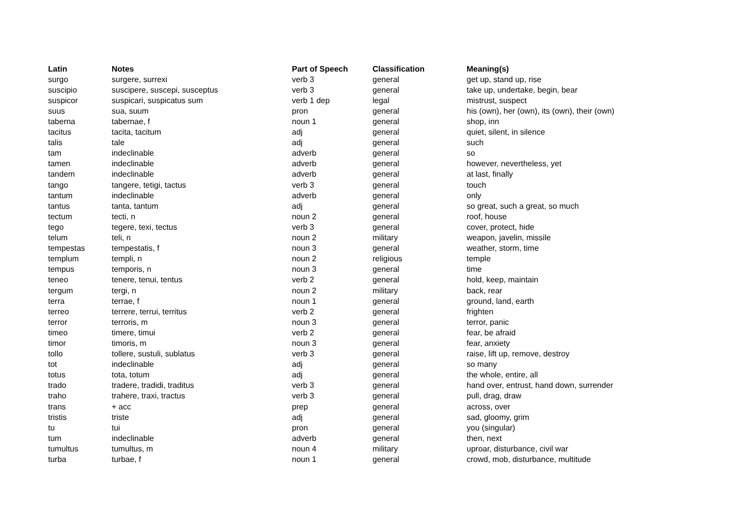| Latin | Notes | Part of Speech | Classification | Meaning(s) |
| --- | --- | --- | --- | --- |
| surgo | surgere, surrexi | verb 3 | general | get up, stand up, rise |
| suscipio | suscipere, suscepi, susceptus | verb 3 | general | take up, undertake, begin, bear |
| suspicor | suspicari, suspicatus sum | verb 1 dep | legal | mistrust, suspect |
| suus | sua, suum | pron | general | his (own), her (own), its (own), their (own) |
| taberna | tabernae, f | noun 1 | general | shop, inn |
| tacitus | tacita, tacitum | adj | general | quiet, silent, in silence |
| talis | tale | adj | general | such |
| tam | indeclinable | adverb | general | so |
| tamen | indeclinable | adverb | general | however, nevertheless, yet |
| tandem | indeclinable | adverb | general | at last, finally |
| tango | tangere, tetigi, tactus | verb 3 | general | touch |
| tantum | indeclinable | adverb | general | only |
| tantus | tanta, tantum | adj | general | so great, such a great, so much |
| tectum | tecti, n | noun 2 | general | roof, house |
| tego | tegere, texi, tectus | verb 3 | general | cover, protect, hide |
| telum | teli, n | noun 2 | military | weapon, javelin, missile |
| tempestas | tempestatis, f | noun 3 | general | weather, storm, time |
| templum | templi, n | noun 2 | religious | temple |
| tempus | temporis, n | noun 3 | general | time |
| teneo | tenere, tenui, tentus | verb 2 | general | hold, keep, maintain |
| tergum | tergi, n | noun 2 | military | back, rear |
| terra | terrae, f | noun 1 | general | ground, land, earth |
| terreo | terrere, terrui, territus | verb 2 | general | frighten |
| terror | terroris, m | noun 3 | general | terror, panic |
| timeo | timere, timui | verb 2 | general | fear, be afraid |
| timor | timoris, m | noun 3 | general | fear, anxiety |
| tollo | tollere, sustuli, sublatus | verb 3 | general | raise, lift up, remove, destroy |
| tot | indeclinable | adj | general | so many |
| totus | tota, totum | adj | general | the whole, entire, all |
| trado | tradere, tradidi, traditus | verb 3 | general | hand over, entrust, hand down, surrender |
| traho | trahere, traxi, tractus | verb 3 | general | pull, drag, draw |
| trans | + acc | prep | general | across, over |
| tristis | triste | adj | general | sad, gloomy, grim |
| tu | tui | pron | general | you (singular) |
| tum | indeclinable | adverb | general | then, next |
| tumultus | tumultus, m | noun 4 | military | uproar, disturbance, civil war |
| turba | turbae, f | noun 1 | general | crowd, mob, disturbance, multitude |